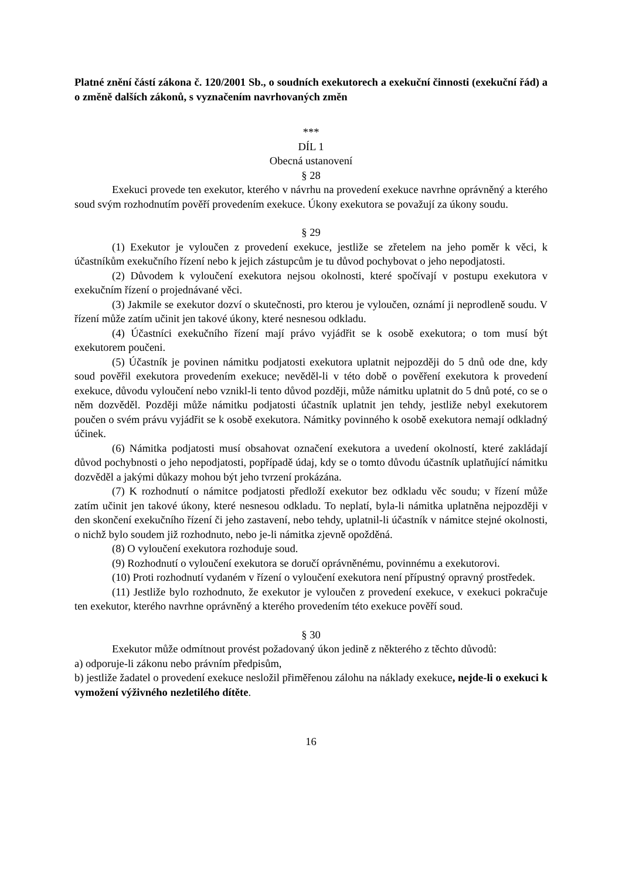Platné znění částí zákona č. 120/2001 Sb., o soudních exekutorech a exekuční činnosti (exekuční řád) a o změně dalších zákonů, s vyznačením navrhovaných změn
***
DÍL 1
Obecná ustanovení
§ 28
Exekuci provede ten exekutor, kterého v návrhu na provedení exekuce navrhne oprávněný a kterého soud svým rozhodnutím pověří provedením exekuce. Úkony exekutora se považují za úkony soudu.
§ 29
(1) Exekutor je vyloučen z provedení exekuce, jestliže se zřetelem na jeho poměr k věci, k účastníkům exekučního řízení nebo k jejich zástupcům je tu důvod pochybovat o jeho nepodjatosti.
(2) Důvodem k vyloučení exekutora nejsou okolnosti, které spočívají v postupu exekutora v exekučním řízení o projednávané věci.
(3) Jakmile se exekutor dozví o skutečnosti, pro kterou je vyloučen, oznámí ji neprodleně soudu. V řízení může zatím učinit jen takové úkony, které nesnesou odkladu.
(4) Účastníci exekučního řízení mají právo vyjádřit se k osobě exekutora; o tom musí být exekutorem poučeni.
(5) Účastník je povinen námitku podjatosti exekutora uplatnit nejpozději do 5 dnů ode dne, kdy soud pověřil exekutora provedením exekuce; nevěděl-li v této době o pověření exekutora k provedení exekuce, důvodu vyloučení nebo vznikl-li tento důvod později, může námitku uplatnit do 5 dnů poté, co se o něm dozvěděl. Později může námitku podjatosti účastník uplatnit jen tehdy, jestliže nebyl exekutorem poučen o svém právu vyjádřit se k osobě exekutora. Námitky povinného k osobě exekutora nemají odkladný účinek.
(6) Námitka podjatosti musí obsahovat označení exekutora a uvedení okolností, které zakládají důvod pochybnosti o jeho nepodjatosti, popřípadě údaj, kdy se o tomto důvodu účastník uplatňující námitku dozvěděl a jakými důkazy mohou být jeho tvrzení prokázána.
(7) K rozhodnutí o námitce podjatosti předloží exekutor bez odkladu věc soudu; v řízení může zatím učinit jen takové úkony, které nesnesou odkladu. To neplatí, byla-li námitka uplatněna nejpozději v den skončení exekučního řízení či jeho zastavení, nebo tehdy, uplatnil-li účastník v námitce stejné okolnosti, o nichž bylo soudem již rozhodnuto, nebo je-li námitka zjevně opožděná.
(8) O vyloučení exekutora rozhoduje soud.
(9) Rozhodnutí o vyloučení exekutora se doručí oprávněnému, povinnému a exekutorovi.
(10) Proti rozhodnutí vydaném v řízení o vyloučení exekutora není přípustný opravný prostředek.
(11) Jestliže bylo rozhodnuto, že exekutor je vyloučen z provedení exekuce, v exekuci pokračuje ten exekutor, kterého navrhne oprávněný a kterého provedením této exekuce pověří soud.
§ 30
Exekutor může odmítnout provést požadovaný úkon jedině z některého z těchto důvodů:
a) odporuje-li zákonu nebo právním předpisům,
b) jestliže žadatel o provedení exekuce nesložil přiměřenou zálohu na náklady exekuce, nejde-li o exekuci k vymožení výživného nezletilého dítěte.
16